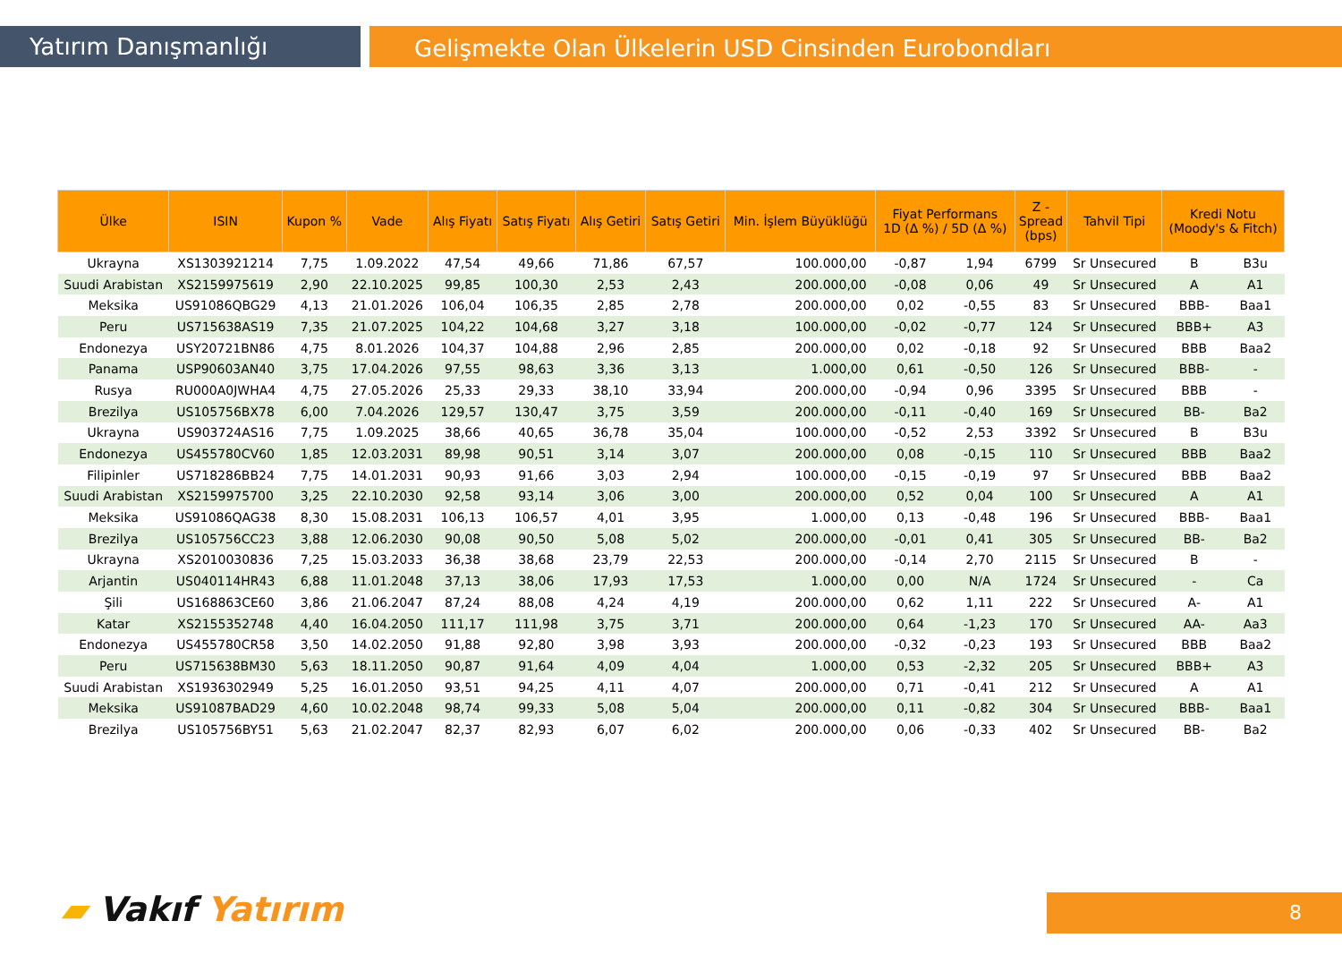Yatırım Danışmanlığı
Gelişmekte Olan Ülkelerin USD Cinsinden Eurobondları
| Ülke | ISIN | Kupon % | Vade | Alış Fiyatı | Satış Fiyatı | Alış Getiri | Satış Getiri | Min. İşlem Büyüklüğü | Fiyat Performans 1D (Δ %) / 5D (Δ %) | | Z - Spread (bps) | Tahvil Tipi | Kredi Notu (Moody's & Fitch) | |
| --- | --- | --- | --- | --- | --- | --- | --- | --- | --- | --- | --- | --- | --- | --- |
| Ukrayna | XS1303921214 | 7,75 | 1.09.2022 | 47,54 | 49,66 | 71,86 | 67,57 | 100.000,00 | -0,87 | 1,94 | 6799 | Sr Unsecured | B | B3u |
| Suudi Arabistan | XS2159975619 | 2,90 | 22.10.2025 | 99,85 | 100,30 | 2,53 | 2,43 | 200.000,00 | -0,08 | 0,06 | 49 | Sr Unsecured | A | A1 |
| Meksika | US91086QBG29 | 4,13 | 21.01.2026 | 106,04 | 106,35 | 2,85 | 2,78 | 200.000,00 | 0,02 | -0,55 | 83 | Sr Unsecured | BBB- | Baa1 |
| Peru | US715638AS19 | 7,35 | 21.07.2025 | 104,22 | 104,68 | 3,27 | 3,18 | 100.000,00 | -0,02 | -0,77 | 124 | Sr Unsecured | BBB+ | A3 |
| Endonezya | USY20721BN86 | 4,75 | 8.01.2026 | 104,37 | 104,88 | 2,96 | 2,85 | 200.000,00 | 0,02 | -0,18 | 92 | Sr Unsecured | BBB | Baa2 |
| Panama | USP90603AN40 | 3,75 | 17.04.2026 | 97,55 | 98,63 | 3,36 | 3,13 | 1.000,00 | 0,61 | -0,50 | 126 | Sr Unsecured | BBB- | - |
| Rusya | RU000A0JWHA4 | 4,75 | 27.05.2026 | 25,33 | 29,33 | 38,10 | 33,94 | 200.000,00 | -0,94 | 0,96 | 3395 | Sr Unsecured | BBB | - |
| Brezilya | US105756BX78 | 6,00 | 7.04.2026 | 129,57 | 130,47 | 3,75 | 3,59 | 200.000,00 | -0,11 | -0,40 | 169 | Sr Unsecured | BB- | Ba2 |
| Ukrayna | US903724AS16 | 7,75 | 1.09.2025 | 38,66 | 40,65 | 36,78 | 35,04 | 100.000,00 | -0,52 | 2,53 | 3392 | Sr Unsecured | B | B3u |
| Endonezya | US455780CV60 | 1,85 | 12.03.2031 | 89,98 | 90,51 | 3,14 | 3,07 | 200.000,00 | 0,08 | -0,15 | 110 | Sr Unsecured | BBB | Baa2 |
| Filipinler | US718286BB24 | 7,75 | 14.01.2031 | 90,93 | 91,66 | 3,03 | 2,94 | 100.000,00 | -0,15 | -0,19 | 97 | Sr Unsecured | BBB | Baa2 |
| Suudi Arabistan | XS2159975700 | 3,25 | 22.10.2030 | 92,58 | 93,14 | 3,06 | 3,00 | 200.000,00 | 0,52 | 0,04 | 100 | Sr Unsecured | A | A1 |
| Meksika | US91086QAG38 | 8,30 | 15.08.2031 | 106,13 | 106,57 | 4,01 | 3,95 | 1.000,00 | 0,13 | -0,48 | 196 | Sr Unsecured | BBB- | Baa1 |
| Brezilya | US105756CC23 | 3,88 | 12.06.2030 | 90,08 | 90,50 | 5,08 | 5,02 | 200.000,00 | -0,01 | 0,41 | 305 | Sr Unsecured | BB- | Ba2 |
| Ukrayna | XS2010030836 | 7,25 | 15.03.2033 | 36,38 | 38,68 | 23,79 | 22,53 | 200.000,00 | -0,14 | 2,70 | 2115 | Sr Unsecured | B | - |
| Arjantin | US040114HR43 | 6,88 | 11.01.2048 | 37,13 | 38,06 | 17,93 | 17,53 | 1.000,00 | 0,00 | N/A | 1724 | Sr Unsecured | - | Ca |
| Şili | US168863CE60 | 3,86 | 21.06.2047 | 87,24 | 88,08 | 4,24 | 4,19 | 200.000,00 | 0,62 | 1,11 | 222 | Sr Unsecured | A- | A1 |
| Katar | XS2155352748 | 4,40 | 16.04.2050 | 111,17 | 111,98 | 3,75 | 3,71 | 200.000,00 | 0,64 | -1,23 | 170 | Sr Unsecured | AA- | Aa3 |
| Endonezya | US455780CR58 | 3,50 | 14.02.2050 | 91,88 | 92,80 | 3,98 | 3,93 | 200.000,00 | -0,32 | -0,23 | 193 | Sr Unsecured | BBB | Baa2 |
| Peru | US715638BM30 | 5,63 | 18.11.2050 | 90,87 | 91,64 | 4,09 | 4,04 | 1.000,00 | 0,53 | -2,32 | 205 | Sr Unsecured | BBB+ | A3 |
| Suudi Arabistan | XS1936302949 | 5,25 | 16.01.2050 | 93,51 | 94,25 | 4,11 | 4,07 | 200.000,00 | 0,71 | -0,41 | 212 | Sr Unsecured | A | A1 |
| Meksika | US91087BAD29 | 4,60 | 10.02.2048 | 98,74 | 99,33 | 5,08 | 5,04 | 200.000,00 | 0,11 | -0,82 | 304 | Sr Unsecured | BBB- | Baa1 |
| Brezilya | US105756BY51 | 5,63 | 21.02.2047 | 82,37 | 82,93 | 6,07 | 6,02 | 200.000,00 | 0,06 | -0,33 | 402 | Sr Unsecured | BB- | Ba2 |
▰ Vakıf Yatırım 8